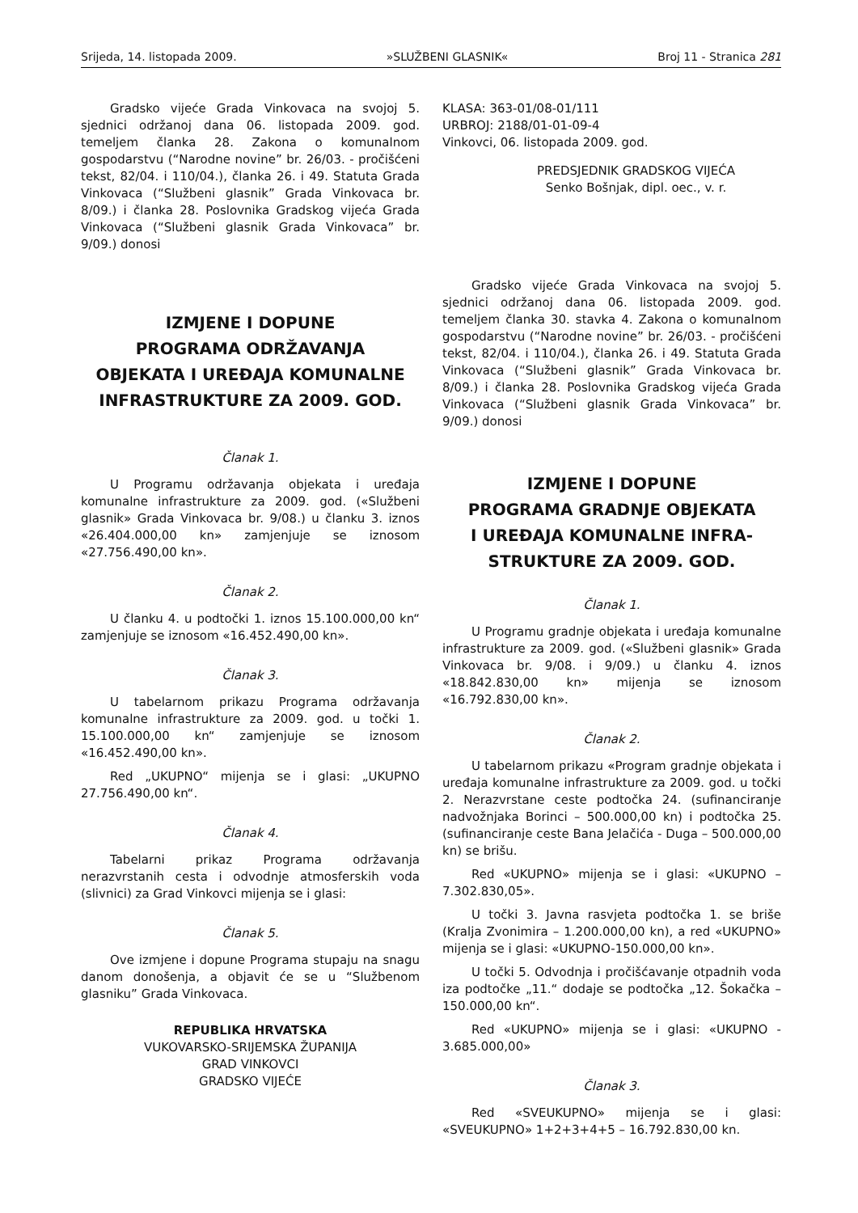Srijeda, 14. listopada 2009. »SLUŽBENI GLASNIK« Broj 11 - Stranica 281
Gradsko vijeće Grada Vinkovaca na svojoj 5. sjednici održanoj dana 06. listopada 2009. god. temeljem članka 28. Zakona o komunalnom gospodarstvu (“Narodne novine” br. 26/03. - pročišćeni tekst, 82/04. i 110/04.), članka 26. i 49. Statuta Grada Vinkovaca (“Službeni glasnik” Grada Vinkovaca br. 8/09.) i članka 28. Poslovnika Gradskog vijeća Grada Vinkovaca (“Službeni glasnik Grada Vinkovaca” br. 9/09.) donosi
IZMJENE I DOPUNE
PROGRAMA ODRŽAVANJA
OBJEKATA I UREĐAJA KOMUNALNE
INFRASTRUKTURE ZA 2009. GOD.
Članak 1.
U Programu održavanja objekata i uređaja komunalne infrastrukture za 2009. god. («Službeni glasnik» Grada Vinkovaca br. 9/08.) u članku 3. iznos «26.404.000,00 kn» zamjenjuje se iznosom «27.756.490,00 kn».
Članak 2.
U članku 4. u podtočki 1. iznos 15.100.000,00 kn“ zamjenjuje se iznosom «16.452.490,00 kn».
Članak 3.
U tabelarnom prikazu Programa održavanja komunalne infrastrukture za 2009. god. u točki 1. 15.100.000,00 kn“ zamjenjuje se iznosom «16.452.490,00 kn».
Red „UKUPNO“ mijenja se i glasi: „UKUPNO 27.756.490,00 kn“.
Članak 4.
Tabelarni prikaz Programa održavanja nerazvrstanih cesta i odvodnje atmosferskih voda (slivnici) za Grad Vinkovci mijenja se i glasi:
Članak 5.
Ove izmjene i dopune Programa stupaju na snagu danom donošenja, a objavit će se u “Službenom glasniku” Grada Vinkovaca.
REPUBLIKA HRVATSKA
VUKOVARSKO-SRIJEMSKA ŽUPANIJA
GRAD VINKOVCI
GRADSKO VIJEĆE
KLASA: 363-01/08-01/111
URBROJ: 2188/01-01-09-4
Vinkovci, 06. listopada 2009. god.
PREDSJEDNIK GRADSKOG VIJEĆA
Senko Bošnjak, dipl. oec., v. r.
Gradsko vijeće Grada Vinkovaca na svojoj 5. sjednici održanoj dana 06. listopada 2009. god. temeljem članka 30. stavka 4. Zakona o komunalnom gospodarstvu (“Narodne novine” br. 26/03. - pročišćeni tekst, 82/04. i 110/04.), članka 26. i 49. Statuta Grada Vinkovaca (“Službeni glasnik” Grada Vinkovaca br. 8/09.) i članka 28. Poslovnika Gradskog vijeća Grada Vinkovaca (“Službeni glasnik Grada Vinkovaca” br. 9/09.) donosi
IZMJENE I DOPUNE
PROGRAMA GRADNJE OBJEKATA
I UREĐAJA KOMUNALNE INFRA-
STRUKTURE ZA 2009. GOD.
Članak 1.
U Programu gradnje objekata i uređaja komunalne infrastrukture za 2009. god. («Službeni glasnik» Grada Vinkovaca br. 9/08. i 9/09.) u članku 4. iznos «18.842.830,00 kn» mijenja se iznosom «16.792.830,00 kn».
Članak 2.
U tabelarnom prikazu «Program gradnje objekata i uređaja komunalne infrastrukture za 2009. god. u točki 2. Nerazvrstane ceste podtočka 24. (sufinanciranje nadvožnjaka Borinci – 500.000,00 kn) i podtočka 25. (sufinanciranje ceste Bana Jelačića - Duga – 500.000,00 kn) se brišu.
Red «UKUPNO» mijenja se i glasi: «UKUPNO – 7.302.830,05».
U točki 3. Javna rasvjeta podtočka 1. se briše (Kralja Zvonimira – 1.200.000,00 kn), a red «UKUPNO» mijenja se i glasi: «UKUPNO-150.000,00 kn».
U točki 5. Odvodnja i pročišćavanje otpadnih voda iza podtočke „11.“ dodaje se podtočka „12. Šokačka – 150.000,00 kn“.
Red «UKUPNO» mijenja se i glasi: «UKUPNO - 3.685.000,00»
Članak 3.
Red «SVEUKUPNO» mijenja se i glasi: «SVEUKUPNO» 1+2+3+4+5 – 16.792.830,00 kn.